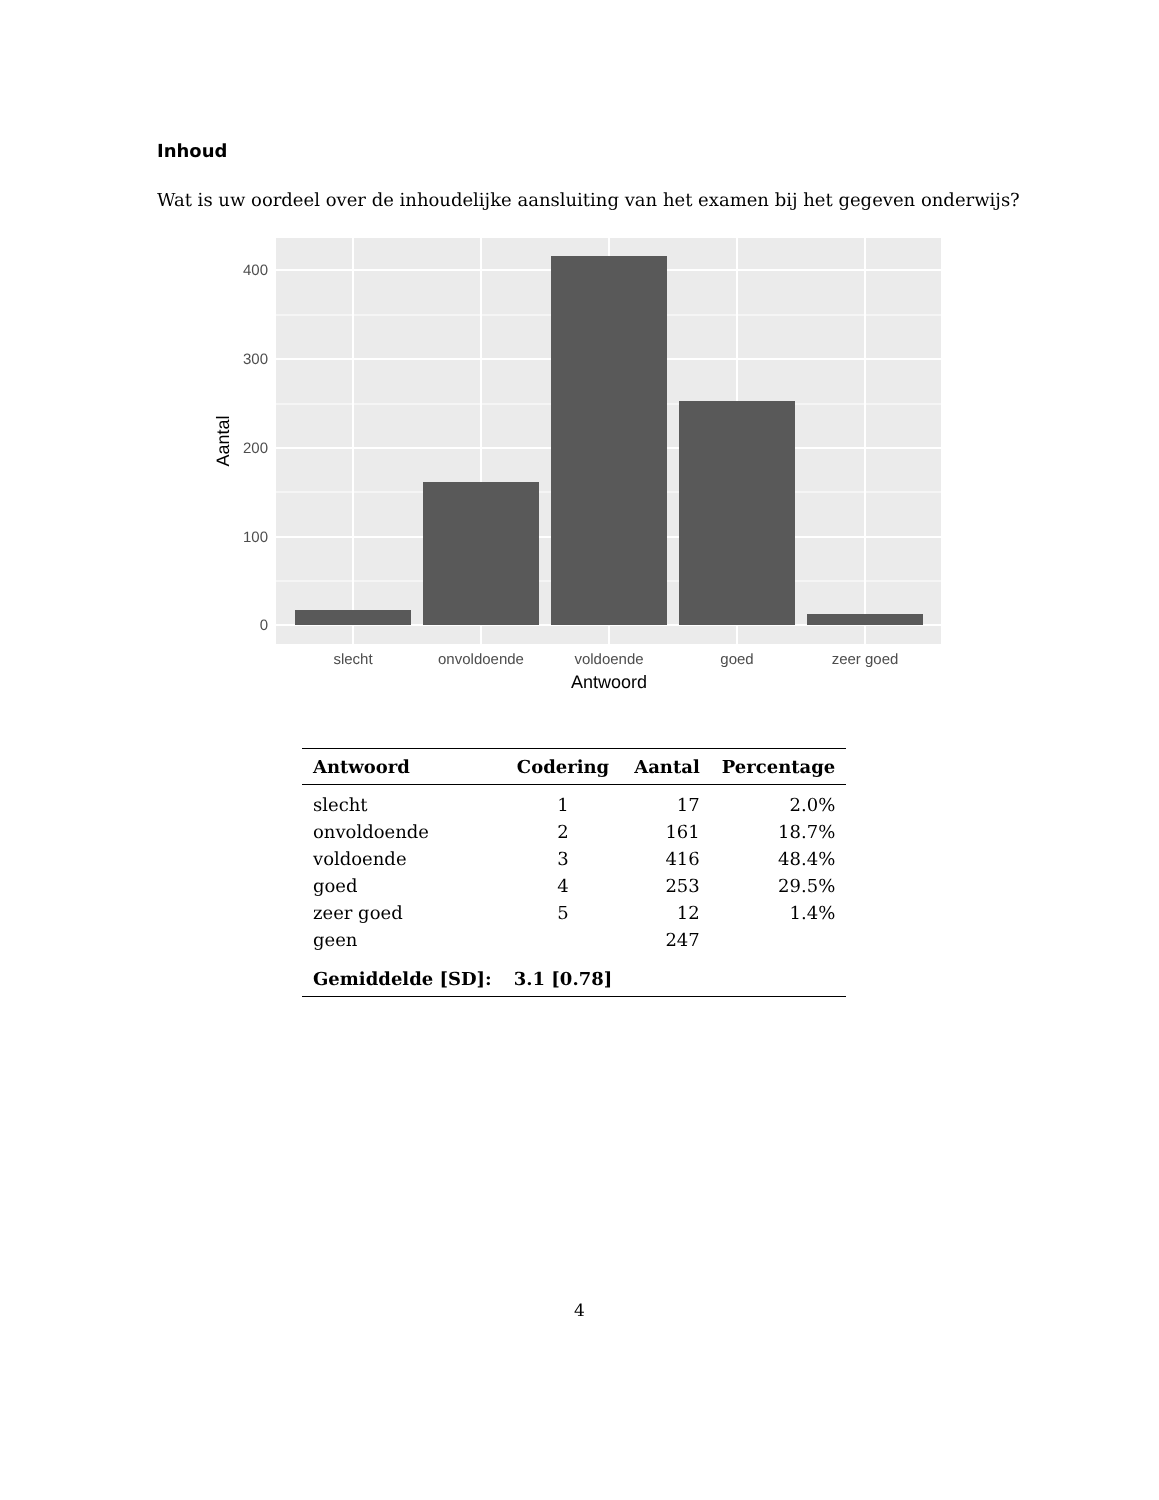Inhoud
Wat is uw oordeel over de inhoudelijke aansluiting van het examen bij het gegeven onderwijs?
400
300
200
100
0
slecht
onvoldoende
voldoende
goed
zeer goed
Antwoord
Aantal
| Antwoord | Codering | Aantal | Percentage |
| --- | --- | --- | --- |
| slecht | 1 | 17 | 2.0% |
| onvoldoende | 2 | 161 | 18.7% |
| voldoende | 3 | 416 | 48.4% |
| goed | 4 | 253 | 29.5% |
| zeer goed | 5 | 12 | 1.4% |
| geen | | 247 | |
| Gemiddelde [SD]: | 3.1 [0.78] | | |
4